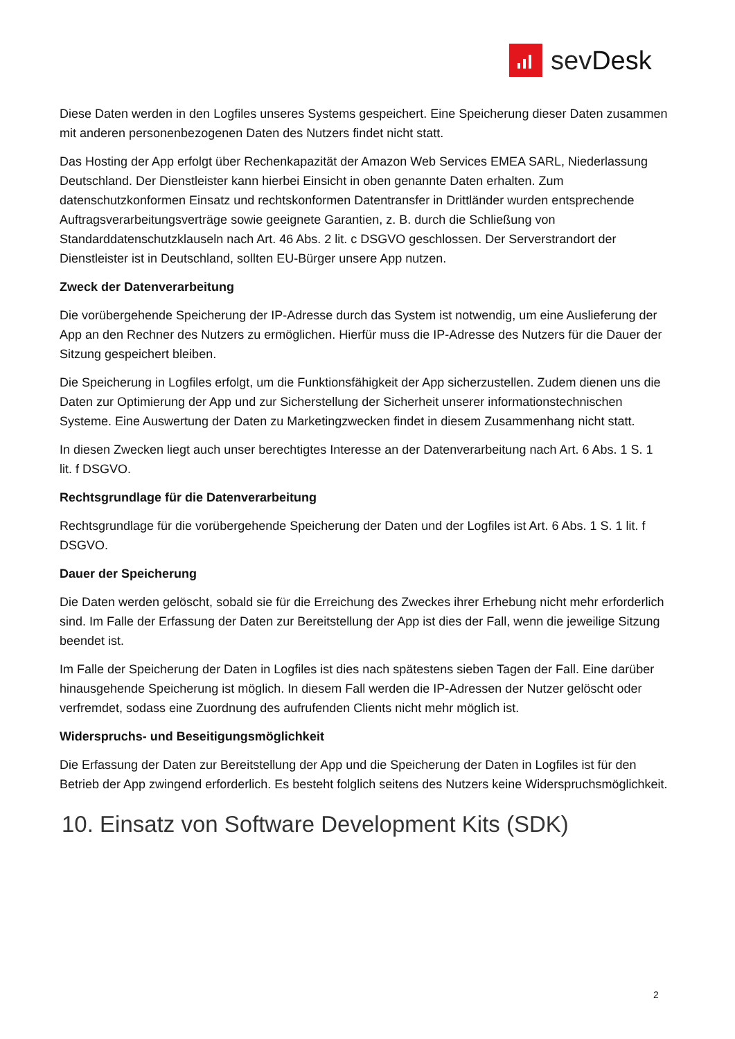sevDesk
Diese Daten werden in den Logfiles unseres Systems gespeichert. Eine Speicherung dieser Daten zusammen mit anderen personenbezogenen Daten des Nutzers findet nicht statt.
Das Hosting der App erfolgt über Rechenkapazität der Amazon Web Services EMEA SARL, Niederlassung Deutschland. Der Dienstleister kann hierbei Einsicht in oben genannte Daten erhalten. Zum datenschutzkonformen Einsatz und rechtskonformen Datentransfer in Drittländer wurden entsprechende Auftragsverarbeitungsverträge sowie geeignete Garantien, z. B. durch die Schließung von Standarddatenschutzklauseln nach Art. 46 Abs. 2 lit. c DSGVO geschlossen. Der Serverstrandort der Dienstleister ist in Deutschland, sollten EU-Bürger unsere App nutzen.
Zweck der Datenverarbeitung
Die vorübergehende Speicherung der IP-Adresse durch das System ist notwendig, um eine Auslieferung der App an den Rechner des Nutzers zu ermöglichen. Hierfür muss die IP-Adresse des Nutzers für die Dauer der Sitzung gespeichert bleiben.
Die Speicherung in Logfiles erfolgt, um die Funktionsfähigkeit der App sicherzustellen. Zudem dienen uns die Daten zur Optimierung der App und zur Sicherstellung der Sicherheit unserer informationstechnischen Systeme. Eine Auswertung der Daten zu Marketingzwecken findet in diesem Zusammenhang nicht statt.
In diesen Zwecken liegt auch unser berechtigtes Interesse an der Datenverarbeitung nach Art. 6 Abs. 1 S. 1 lit. f DSGVO.
Rechtsgrundlage für die Datenverarbeitung
Rechtsgrundlage für die vorübergehende Speicherung der Daten und der Logfiles ist Art. 6 Abs. 1 S. 1 lit. f DSGVO.
Dauer der Speicherung
Die Daten werden gelöscht, sobald sie für die Erreichung des Zweckes ihrer Erhebung nicht mehr erforderlich sind. Im Falle der Erfassung der Daten zur Bereitstellung der App ist dies der Fall, wenn die jeweilige Sitzung beendet ist.
Im Falle der Speicherung der Daten in Logfiles ist dies nach spätestens sieben Tagen der Fall. Eine darüber hinausgehende Speicherung ist möglich. In diesem Fall werden die IP-Adressen der Nutzer gelöscht oder verfremdet, sodass eine Zuordnung des aufrufenden Clients nicht mehr möglich ist.
Widerspruchs- und Beseitigungsmöglichkeit
Die Erfassung der Daten zur Bereitstellung der App und die Speicherung der Daten in Logfiles ist für den Betrieb der App zwingend erforderlich. Es besteht folglich seitens des Nutzers keine Widerspruchsmöglichkeit.
10. Einsatz von Software Development Kits (SDK)
2